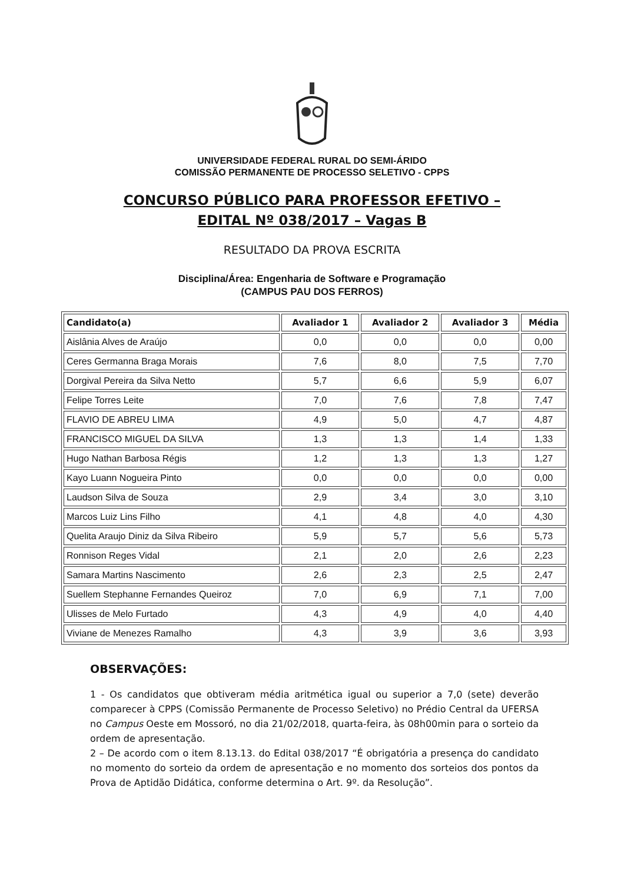UNIVERSIDADE FEDERAL RURAL DO SEMI-ÁRIDO
COMISSÃO PERMANENTE DE PROCESSO SELETIVO - CPPS
CONCURSO PÚBLICO PARA PROFESSOR EFETIVO –
EDITAL Nº 038/2017 – Vagas B
RESULTADO DA PROVA ESCRITA
Disciplina/Área: Engenharia de Software e Programação
(CAMPUS PAU DOS FERROS)
| Candidato(a) | Avaliador 1 | Avaliador 2 | Avaliador 3 | Média |
| --- | --- | --- | --- | --- |
| Aislânia Alves de Araújo | 0,0 | 0,0 | 0,0 | 0,00 |
| Ceres Germanna Braga Morais | 7,6 | 8,0 | 7,5 | 7,70 |
| Dorgival Pereira da Silva Netto | 5,7 | 6,6 | 5,9 | 6,07 |
| Felipe Torres Leite | 7,0 | 7,6 | 7,8 | 7,47 |
| FLAVIO DE ABREU LIMA | 4,9 | 5,0 | 4,7 | 4,87 |
| FRANCISCO MIGUEL DA SILVA | 1,3 | 1,3 | 1,4 | 1,33 |
| Hugo Nathan Barbosa Régis | 1,2 | 1,3 | 1,3 | 1,27 |
| Kayo Luann Nogueira Pinto | 0,0 | 0,0 | 0,0 | 0,00 |
| Laudson Silva de Souza | 2,9 | 3,4 | 3,0 | 3,10 |
| Marcos Luiz Lins Filho | 4,1 | 4,8 | 4,0 | 4,30 |
| Quelita Araujo Diniz da Silva Ribeiro | 5,9 | 5,7 | 5,6 | 5,73 |
| Ronnison Reges Vidal | 2,1 | 2,0 | 2,6 | 2,23 |
| Samara Martins Nascimento | 2,6 | 2,3 | 2,5 | 2,47 |
| Suellem Stephanne Fernandes Queiroz | 7,0 | 6,9 | 7,1 | 7,00 |
| Ulisses de Melo Furtado | 4,3 | 4,9 | 4,0 | 4,40 |
| Viviane de Menezes Ramalho | 4,3 | 3,9 | 3,6 | 3,93 |
OBSERVAÇÕES:
1 - Os candidatos que obtiveram média aritmética igual ou superior a 7,0 (sete) deverão comparecer à CPPS (Comissão Permanente de Processo Seletivo) no Prédio Central da UFERSA no Campus Oeste em Mossoró, no dia 21/02/2018, quarta-feira, às 08h00min para o sorteio da ordem de apresentação.
2 – De acordo com o item 8.13.13. do Edital 038/2017 “É obrigatória a presença do candidato no momento do sorteio da ordem de apresentação e no momento dos sorteios dos pontos da Prova de Aptidão Didática, conforme determina o Art. 9º. da Resolução”.